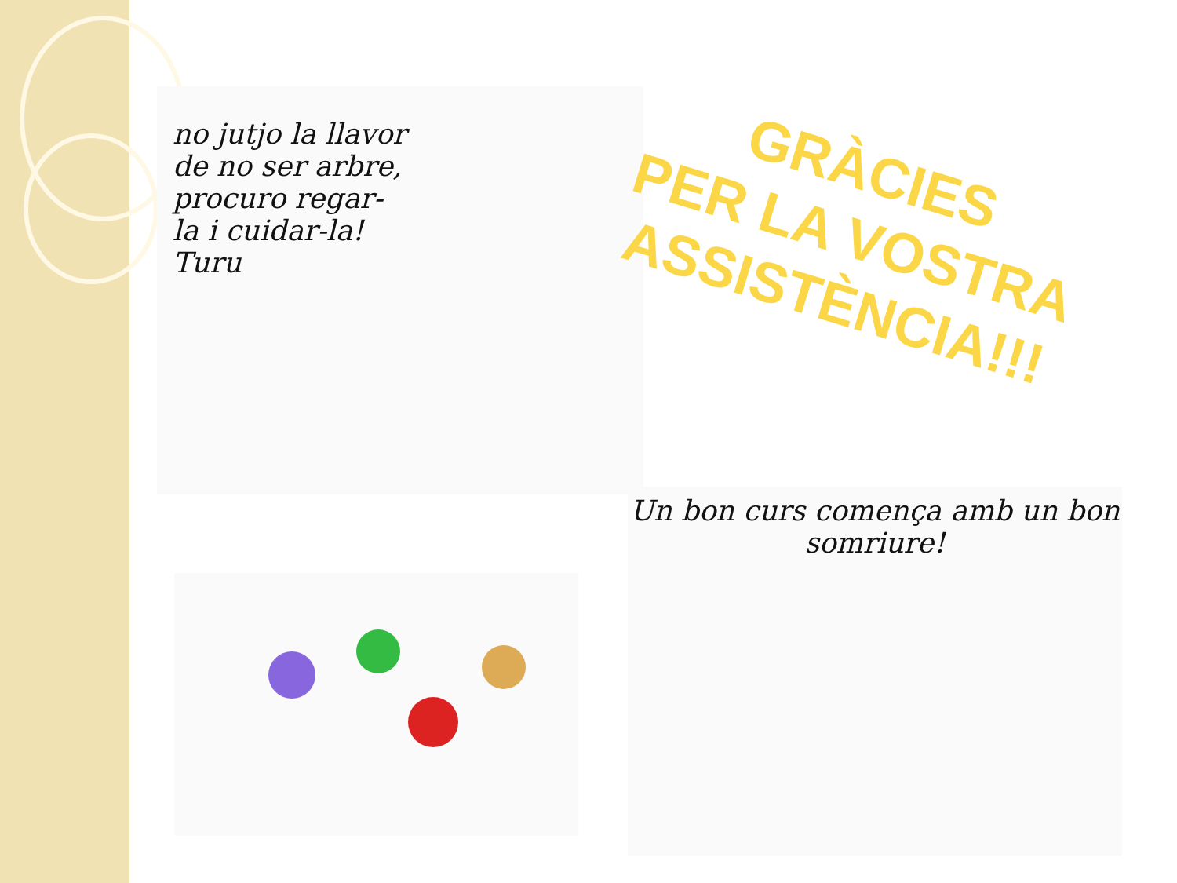no jutjo la llavor de no ser arbre, procuro regar-la i cuidar-la! Turu
GRÀCIES
PER LA VOSTRA ASSISTÈNCIA!!!
Un bon curs comença amb un bon somriure!